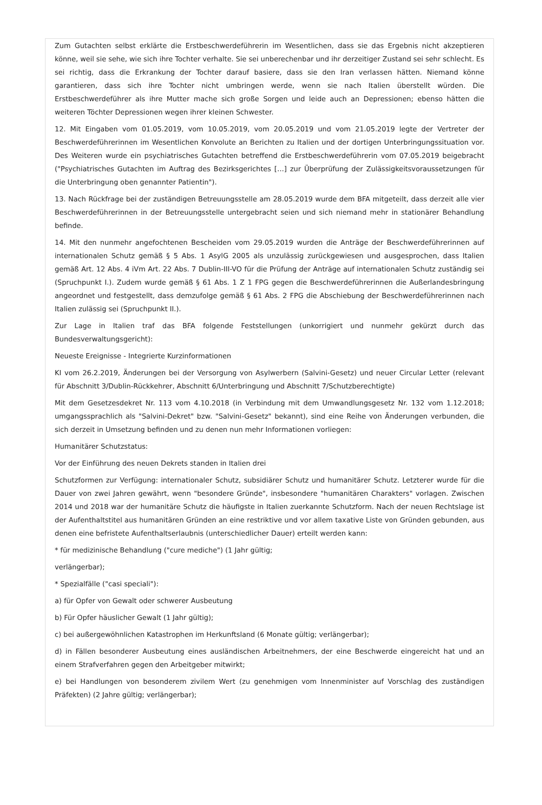Zum Gutachten selbst erklärte die Erstbeschwerdeführerin im Wesentlichen, dass sie das Ergebnis nicht akzeptieren könne, weil sie sehe, wie sich ihre Tochter verhalte. Sie sei unberechenbar und ihr derzeitiger Zustand sei sehr schlecht. Es sei richtig, dass die Erkrankung der Tochter darauf basiere, dass sie den Iran verlassen hätten. Niemand könne garantieren, dass sich ihre Tochter nicht umbringen werde, wenn sie nach Italien überstellt würden. Die Erstbeschwerdeführer als ihre Mutter mache sich große Sorgen und leide auch an Depressionen; ebenso hätten die weiteren Töchter Depressionen wegen ihrer kleinen Schwester.
12. Mit Eingaben vom 01.05.2019, vom 10.05.2019, vom 20.05.2019 und vom 21.05.2019 legte der Vertreter der Beschwerdeführerinnen im Wesentlichen Konvolute an Berichten zu Italien und der dortigen Unterbringungssituation vor. Des Weiteren wurde ein psychiatrisches Gutachten betreffend die Erstbeschwerdeführerin vom 07.05.2019 beigebracht ("Psychiatrisches Gutachten im Auftrag des Bezirksgerichtes […] zur Überprüfung der Zulässigkeitsvoraussetzungen für die Unterbringung oben genannter Patientin").
13. Nach Rückfrage bei der zuständigen Betreuungsstelle am 28.05.2019 wurde dem BFA mitgeteilt, dass derzeit alle vier Beschwerdeführerinnen in der Betreuungsstelle untergebracht seien und sich niemand mehr in stationärer Behandlung befinde.
14. Mit den nunmehr angefochtenen Bescheiden vom 29.05.2019 wurden die Anträge der Beschwerdeführerinnen auf internationalen Schutz gemäß § 5 Abs. 1 AsylG 2005 als unzulässig zurückgewiesen und ausgesprochen, dass Italien gemäß Art. 12 Abs. 4 iVm Art. 22 Abs. 7 Dublin-III-VO für die Prüfung der Anträge auf internationalen Schutz zuständig sei (Spruchpunkt I.). Zudem wurde gemäß § 61 Abs. 1 Z 1 FPG gegen die Beschwerdeführerinnen die Außerlandesbringung angeordnet und festgestellt, dass demzufolge gemäß § 61 Abs. 2 FPG die Abschiebung der Beschwerdeführerinnen nach Italien zulässig sei (Spruchpunkt II.).
Zur Lage in Italien traf das BFA folgende Feststellungen (unkorrigiert und nunmehr gekürzt durch das Bundesverwaltungsgericht):
Neueste Ereignisse - Integrierte Kurzinformationen
KI vom 26.2.2019, Änderungen bei der Versorgung von Asylwerbern (Salvini-Gesetz) und neuer Circular Letter (relevant für Abschnitt 3/Dublin-Rückkehrer, Abschnitt 6/Unterbringung und Abschnitt 7/Schutzberechtigte)
Mit dem Gesetzesdekret Nr. 113 vom 4.10.2018 (in Verbindung mit dem Umwandlungsgesetz Nr. 132 vom 1.12.2018; umgangssprachlich als "Salvini-Dekret" bzw. "Salvini-Gesetz" bekannt), sind eine Reihe von Änderungen verbunden, die sich derzeit in Umsetzung befinden und zu denen nun mehr Informationen vorliegen:
Humanitärer Schutzstatus:
Vor der Einführung des neuen Dekrets standen in Italien drei
Schutzformen zur Verfügung: internationaler Schutz, subsidiärer Schutz und humanitärer Schutz. Letzterer wurde für die Dauer von zwei Jahren gewährt, wenn "besondere Gründe", insbesondere "humanitären Charakters" vorlagen. Zwischen 2014 und 2018 war der humanitäre Schutz die häufigste in Italien zuerkannte Schutzform. Nach der neuen Rechtslage ist der Aufenthaltstitel aus humanitären Gründen an eine restriktive und vor allem taxative Liste von Gründen gebunden, aus denen eine befristete Aufenthaltserlaubnis (unterschiedlicher Dauer) erteilt werden kann:
* für medizinische Behandlung ("cure mediche") (1 Jahr gültig;
verlängerbar);
* Spezialfälle ("casi speciali"):
a) für Opfer von Gewalt oder schwerer Ausbeutung
b) Für Opfer häuslicher Gewalt (1 Jahr gültig);
c) bei außergewöhnlichen Katastrophen im Herkunftsland (6 Monate gültig; verlängerbar);
d) in Fällen besonderer Ausbeutung eines ausländischen Arbeitnehmers, der eine Beschwerde eingereicht hat und an einem Strafverfahren gegen den Arbeitgeber mitwirkt;
e) bei Handlungen von besonderem zivilem Wert (zu genehmigen vom Innenminister auf Vorschlag des zuständigen Präfekten) (2 Jahre gültig; verlängerbar);